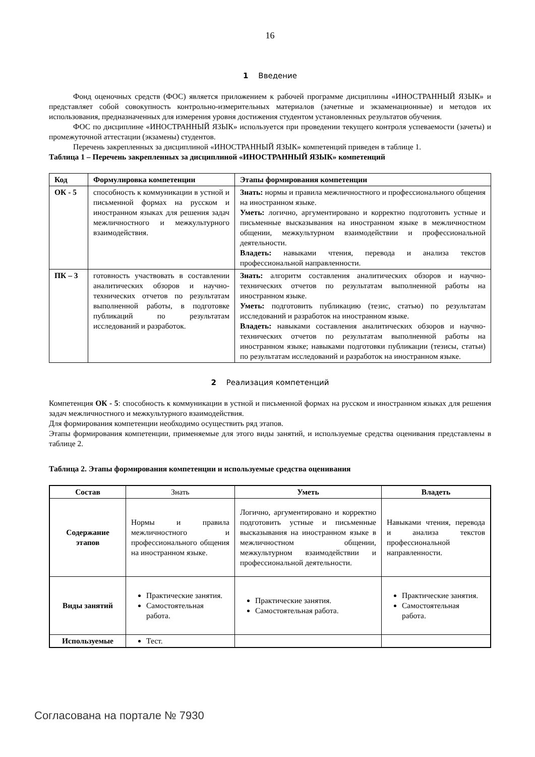16
1 Введение
Фонд оценочных средств (ФОС) является приложением к рабочей программе дисциплины «ИНОСТРАННЫЙ ЯЗЫК» и представляет собой совокупность контрольно-измерительных материалов (зачетные и экзаменационные) и методов их использования, предназначенных для измерения уровня достижения студентом установленных результатов обучения.
ФОС по дисциплине «ИНОСТРАННЫЙ ЯЗЫК» используется при проведении текущего контроля успеваемости (зачеты) и промежуточной аттестации (экзамены) студентов.
Перечень закрепленных за дисциплиной «ИНОСТРАННЫЙ ЯЗЫК» компетенций приведен в таблице 1.
Таблица 1 – Перечень закрепленных за дисциплиной «ИНОСТРАННЫЙ ЯЗЫК» компетенций
| Код | Формулировка компетенции | Этапы формирования компетенции |
| --- | --- | --- |
| ОК - 5 | способность к коммуникации в устной и письменной формах на русском и иностранном языках для решения задач межличностного и межкультурного взаимодействия. | Знать: нормы и правила межличностного и профессионального общения на иностранном языке. Уметь: логично, аргументировано и корректно подготовить устные и письменные высказывания на иностранном языке в межличностном общении, межкультурном взаимодействии и профессиональной деятельности. Владеть: навыками чтения, перевода и анализа текстов профессиональной направленности. |
| ПК – 3 | готовность участвовать в составлении аналитических обзоров и научно-технических отчетов по результатам выполненной работы, в подготовке публикаций по результатам исследований и разработок. | Знать: алгоритм составления аналитических обзоров и научно-технических отчетов по результатам выполненной работы на иностранном языке. Уметь: подготовить публикацию (тезис, статью) по результатам исследований и разработок на иностранном языке. Владеть: навыками составления аналитических обзоров и научно-технических отчетов по результатам выполненной работы на иностранном языке; навыками подготовки публикации (тезисы, статьи) по результатам исследований и разработок на иностранном языке. |
2 Реализация компетенций
Компетенция ОК - 5: способность к коммуникации в устной и письменной формах на русском и иностранном языках для решения задач межличностного и межкультурного взаимодействия.
Для формирования компетенции необходимо осуществить ряд этапов.
Этапы формирования компетенции, применяемые для этого виды занятий, и используемые средства оценивания представлены в таблице 2.
Таблица 2. Этапы формирования компетенции и используемые средства оценивания
| Состав | Знать | Уметь | Владеть |
| Содержание этапов | Нормы и правила межличностного и профессионального общения на иностранном языке. | Логично, аргументировано и корректно подготовить устные и письменные высказывания на иностранном языке в межличностном общении, межкультурном взаимодействии и профессиональной деятельности. | Навыками чтения, перевода и анализа текстов профессиональной направленности. |
| Виды занятий | Практические занятия. Самостоятельная работа. | Практические занятия. Самостоятельная работа. | Практические занятия. Самостоятельная работа. |
| Используемые | Тест. | | |
Согласована на портале № 7930